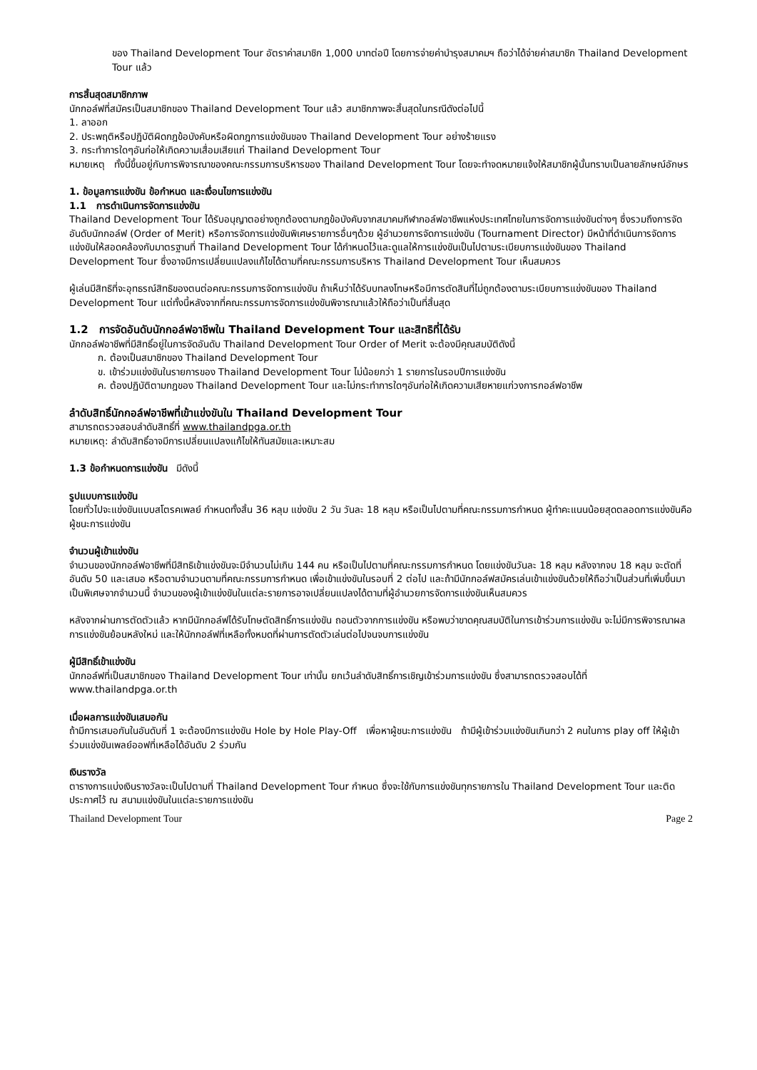ของ Thailand Development Tour อัตราค่าสมาชิก 1,000 บาทต่อปี โดยการจ่ายค่าบำรุงสมาคมฯ ถือว่าได้จ่ายค่าสมาชิก Thailand Development Tour แล้ว
การสิ้นสุดสมาชิกภาพ
นักกอล์ฟที่สมัครเป็นสมาชิกของ Thailand Development Tour แล้ว สมาชิกภาพจะสิ้นสุดในกรณีดังต่อไปนี้
1. ลาออก
2. ประพฤติหรือปฏิบัติผิดกฎข้อบังคับหรือผิดกฎการแข่งขันของ Thailand Development Tour อย่างร้ายแรง
3. กระทำการใดๆอันก่อให้เกิดความเสื่อมเสียแก่ Thailand Development Tour
หมายเหตุ ทั้งนี้ขึ้นอยู่กับการพิจารณาของคณะกรรมการบริหารของ Thailand Development Tour โดยจะทำจดหมายแจ้งให้สมาชิกผู้นั้นทราบเป็นลายลักษณ์อักษร
1. ข้อมูลการแข่งขัน ข้อกำหนด และเงื่อนไขการแข่งขัน
1.1 การดำเนินการจัดการแข่งขัน
Thailand Development Tour ได้รับอนุญาตอย่างถูกต้องตามกฎข้อบังคับจากสมาคมกีฬากอล์ฟอาชีพแห่งประเทศไทยในการจัดการแข่งขันต่างๆ ซึ่งรวมถึงการจัดอันดับนักกอล์ฟ (Order of Merit) หรือการจัดการแข่งขันพิเศษรายการอื่นๆด้วย ผู้อำนวยการจัดการแข่งขัน (Tournament Director) มีหน้าที่ดำเนินการจัดการแข่งขันให้สอดคล้องกับมาตรฐานที่ Thailand Development Tour ได้กำหนดไว้และดูแลให้การแข่งขันเป็นไปตามระเบียบการแข่งขันของ Thailand Development Tour ซึ่งอาจมีการเปลี่ยนแปลงแก้ไขได้ตามที่คณะกรรมการบริหาร Thailand Development Tour เห็นสมควร
ผู้เล่นมีสิทธิที่จะอุทธรณ์สิทธิของตนต่อคณะกรรมการจัดการแข่งขัน ถ้าเห็นว่าได้รับบทลงโทษหรือมีการตัดสินที่ไม่ถูกต้องตามระเบียบการแข่งขันของ Thailand Development Tour แต่ทั้งนี้หลังจากที่คณะกรรมการจัดการแข่งขันพิจารณาแล้วให้ถือว่าเป็นที่สิ้นสุด
1.2 การจัดอันดับนักกอล์ฟอาชีพใน Thailand Development Tour และสิทธิที่ได้รับ
นักกอล์ฟอาชีพที่มีสิทธิ์อยู่ในการจัดอันดับ Thailand Development Tour Order of Merit จะต้องมีคุณสมบัติดังนี้
ก. ต้องเป็นสมาชิกของ Thailand Development Tour
ข. เข้าร่วมแข่งขันในรายการของ Thailand Development Tour ไม่น้อยกว่า 1 รายการในรอบปีการแข่งขัน
ค. ต้องปฏิบัติตามกฎของ Thailand Development Tour และไม่กระทำการใดๆอันก่อให้เกิดความเสียหายแก่วงการกอล์ฟอาชีพ
ลำดับสิทธิ์นักกอล์ฟอาชีพที่เข้าแข่งขันใน Thailand Development Tour
สามารถตรวจสอบลำดับสิทธิ์ที่ www.thailandpga.or.th
หมายเหตุ: ลำดับสิทธิ์อาจมีการเปลี่ยนแปลงแก้ไขให้ทันสมัยและเหมาะสม
1.3 ข้อกำหนดการแข่งขัน มีดังนี้
รูปแบบการแข่งขัน
โดยทั่วไปจะแข่งขันแบบสโตรคเพลย์ กำหนดทั้งสิ้น 36 หลุม แข่งขัน 2 วัน วันละ 18 หลุม หรือเป็นไปตามที่คณะกรรมการกำหนด ผู้ทำคะแนนน้อยสุดตลอดการแข่งขันคือผู้ชนะการแข่งขัน
จำนวนผู้เข้าแข่งขัน
จำนวนของนักกอล์ฟอาชีพที่มีสิทธิเข้าแข่งขันจะมีจำนวนไม่เกิน 144 คน หรือเป็นไปตามที่คณะกรรมการกำหนด โดยแข่งขันวันละ 18 หลุม หลังจากจบ 18 หลุม จะตัดที่อันดับ 50 และเสมอ หรือตามจำนวนตามที่คณะกรรมการกำหนด เพื่อเข้าแข่งขันในรอบที่ 2 ต่อไป และถ้ามีนักกอล์ฟสมัครเล่นเข้าแข่งขันด้วยให้ถือว่าเป็นส่วนที่เพิ่มขึ้นมาเป็นพิเศษจากจำนวนนี้ จำนวนของผู้เข้าแข่งขันในแต่ละรายการอาจเปลี่ยนแปลงได้ตามที่ผู้อำนวยการจัดการแข่งขันเห็นสมควร
หลังจากผ่านการตัดตัวแล้ว หากมีนักกอล์ฟได้รับโทษตัดสิทธิ์การแข่งขัน ถอนตัวจากการแข่งขัน หรือพบว่าขาดคุณสมบัติในการเข้าร่วมการแข่งขัน จะไม่มีการพิจารณาผลการแข่งขันย้อนหลังใหม่ และให้นักกอล์ฟที่เหลือทั้งหมดที่ผ่านการตัดตัวเล่นต่อไปจนจบการแข่งขัน
ผู้มีสิทธิ์เข้าแข่งขัน
นักกอล์ฟที่เป็นสมาชิกของ Thailand Development Tour เท่านั้น ยกเว้นลำดับสิทธิ์การเชิญเข้าร่วมการแข่งขัน ซึ่งสามารถตรวจสอบได้ที่ www.thailandpga.or.th
เมื่อผลการแข่งขันเสมอกัน
ถ้ามีการเสมอกันในอันดับที่ 1 จะต้องมีการแข่งขัน Hole by Hole Play-Off เพื่อหาผู้ชนะการแข่งขัน ถ้ามีผู้เข้าร่วมแข่งขันเกินกว่า 2 คนในการ play off ให้ผู้เข้าร่วมแข่งขันเพลย์ออฟที่เหลือได้อันดับ 2 ร่วมกัน
เงินรางวัล
ตารางการแบ่งเงินรางวัลจะเป็นไปตามที่ Thailand Development Tour กำหนด ซึ่งจะใช้กับการแข่งขันทุกรายการใน Thailand Development Tour และติดประกาศไว้ ณ สนามแข่งขันในแต่ละรายการแข่งขัน
Thailand Development Tour Page 2